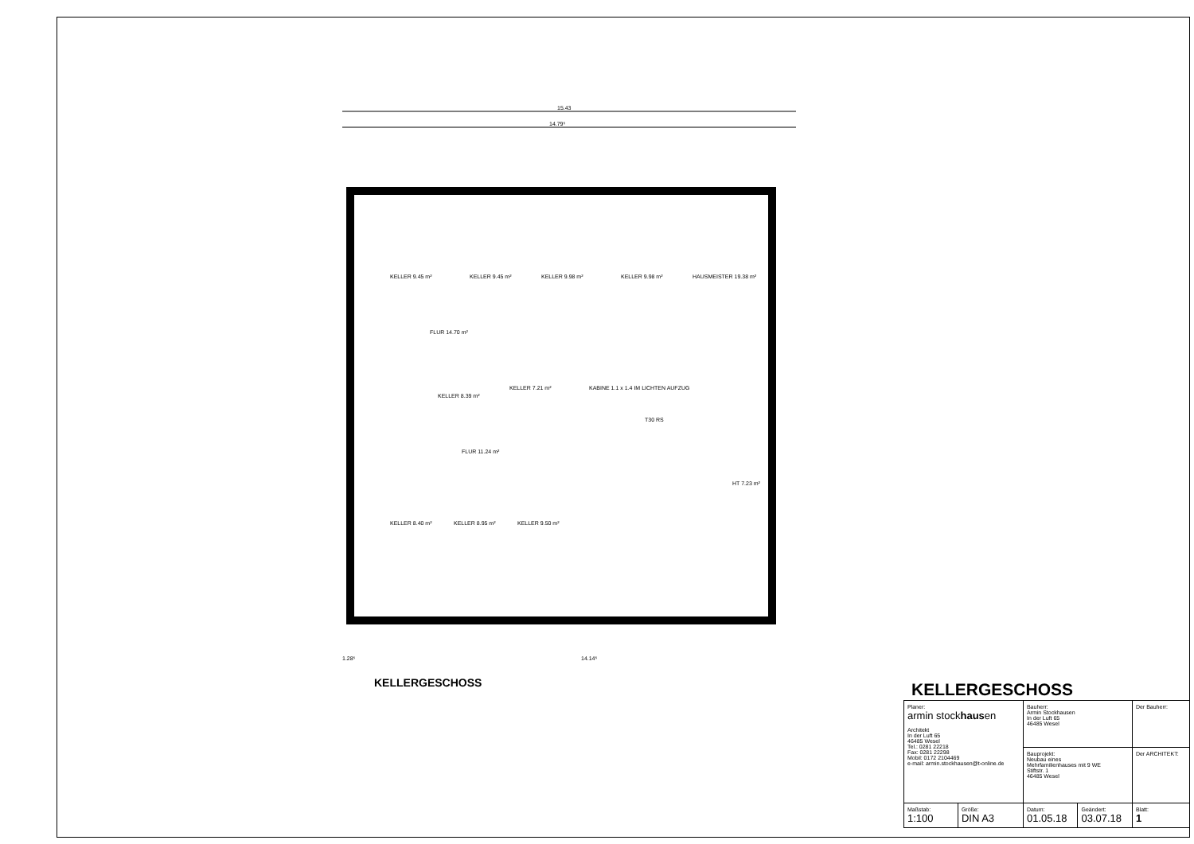15.43
14.79⁵
KELLER 9.45 m²
KELLER 9.45 m²
KELLER 9.98 m²
KELLER 9.98 m²
HAUSMEISTER 19.38 m²
FLUR 14.70 m²
KELLER 8.39 m²
KELLER 7.21 m²
KABINE 1.1 x 1.4 IM LICHTEN AUFZUG
FLUR 11.24 m²
HT 7.23 m²
KELLER 8.40 m²
KELLER 8.95 m²
KELLER 9.50 m²
T30 RS
1.28⁵
14.14⁵
KELLERGESCHOSS KELLERGESCHOSS
| Planer: armin stock haus en Architekt In der Luft 65 46485 Wesel Tel.: 0281 22218 Fax: 0281 22298 Mobil: 0172 2104469 e-mail: armin.stockhausen@t-online.de | | Bauherr: Armin Stockhausen In der Luft 65 46485 Wesel | | Der Bauherr: |
| | | Bauprojekt: Neubau eines Mehrfamilienhauses mit 9 WE Stiftstr. 1 46485 Wesel | | Der ARCHITEKT: |
| Maßstab: 1:100 | Größe: DIN A3 | Datum: 01.05.18 | Geändert: 03.07.18 | Blatt: 1 |